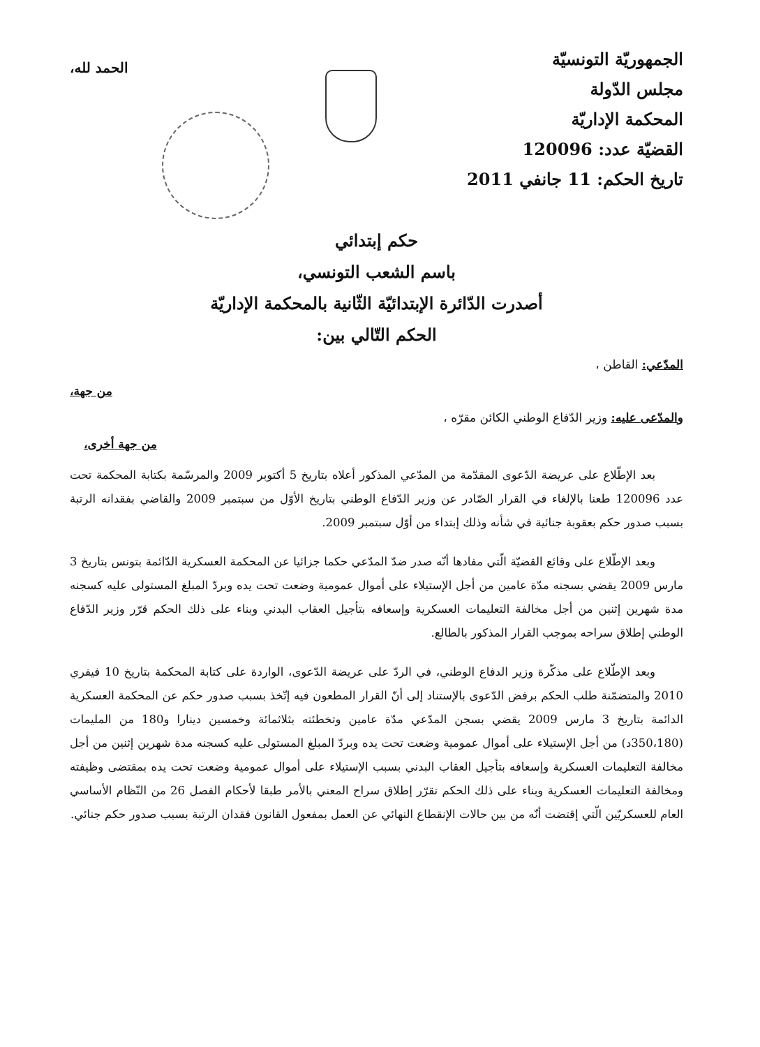الجمهوريّة التونسيّة
مجلس الدّولة
المحكمة الإداريّة
القضيّة عدد: 120096
تاريخ الحكم: 11 جانفي 2011
الحمد لله،
حكم إبتدائي
باسم الشعب التونسي،
أصدرت الدّائرة الإبتدائيّة الثّانية بالمحكمة الإداريّة
الحكم التّالي بين:
المدّعي: القاطن ،
من جهة،
والمدّعى عليه: وزير الدّفاع الوطني الكائن مقرّه ،
من جهة أخرى،
بعد الإطّلاع على عريضة الدّعوى المقدّمة من المدّعي المذكور أعلاه بتاريخ 5 أكتوبر 2009 والمرسّمة بكتابة المحكمة تحت عدد 120096 طعنا بالإلغاء في القرار الصّادر عن وزير الدّفاع الوطني بتاريخ الأوّل من سبتمبر 2009 والقاضي بفقدانه الرتبة بسبب صدور حكم بعقوبة جنائية في شأنه وذلك إبتداء من أوّل سبتمبر 2009.
وبعد الإطّلاع على وقائع القضيّة الّتي مفادها أنّه صدر ضدّ المدّعي حكما جزائيا عن المحكمة العسكرية الدّائمة بتونس بتاريخ 3 مارس 2009 يقضي بسجنه مدّة عامين من أجل الإستيلاء على أموال عمومية وضعت تحت يده وبردّ المبلغ المستولى عليه كسجنه مدة شهرين إثنين من أجل مخالفة التعليمات العسكرية وإسعافه بتأجيل العقاب البدني وبناء على ذلك الحكم قرّر وزير الدّفاع الوطني إطلاق سراحه بموجب القرار المذكور بالطالع.
وبعد الإطّلاع على مذكّرة وزير الدفاع الوطني، في الردّ على عريضة الدّعوى، الواردة على كتابة المحكمة بتاريخ 10 فيفري 2010 والمتضمّنة طلب الحكم برفض الدّعوى بالإستناد إلى أنّ القرار المطعون فيه إتّخذ بسبب صدور حكم عن المحكمة العسكرية الدائمة بتاريخ 3 مارس 2009 يقضي بسجن المدّعي مدّة عامين وتخطئته بثلاثمائة وخمسين دينارا و180 من المليمات (350،180د) من أجل الإستيلاء على أموال عمومية وضعت تحت يده وبردّ المبلغ المستولى عليه كسجنه مدة شهرين إثنين من أجل مخالفة التعليمات العسكرية وإسعافه بتأجيل العقاب البدني بسبب الإستيلاء على أموال عمومية وضعت تحت يده بمقتضى وظيفته ومخالفة التعليمات العسكرية وبناء على ذلك الحكم تقرّر إطلاق سراح المعني بالأمر طبقا لأحكام الفصل 26 من النّظام الأساسي العام للعسكريّين الّتي إقتضت أنّه من بين حالات الإنقطاع النهائي عن العمل بمفعول القانون فقدان الرتبة بسبب صدور حكم جنائي.